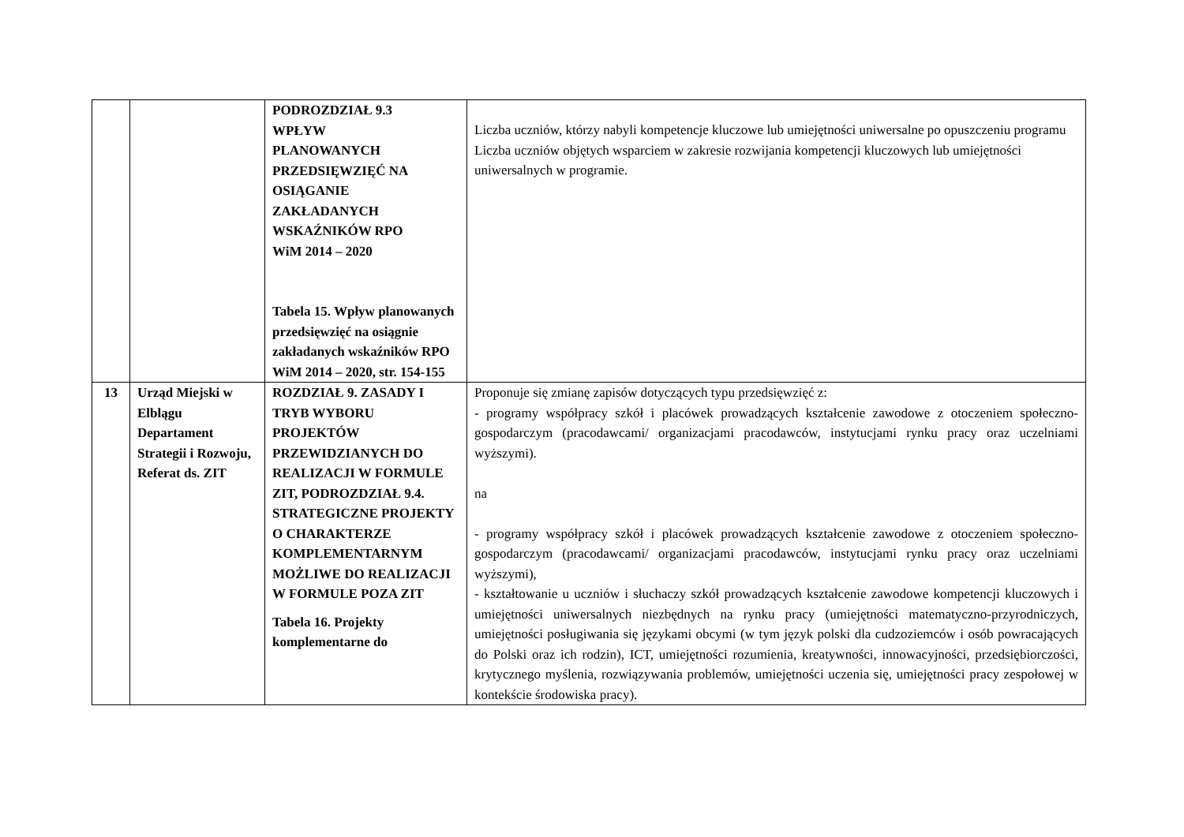| | | PODROZDZIAŁ 9.3 WPŁYW PLANOWANYCH PRZEDSIĘWZIĘĆ NA OSIĄGANIE ZAKŁADANYCH WSKAŹNIKÓW RPO WiM 2014 – 2020 Tabela 15. Wpływ planowanych przedsięwzięć na osiągnie zakładanych wskaźników RPO WiM 2014 – 2020, str. 154-155 | Liczba uczniów, którzy nabyli kompetencje kluczowe lub umiejętności uniwersalne po opuszczeniu programu Liczba uczniów objętych wsparciem w zakresie rozwijania kompetencji kluczowych lub umiejętności uniwersalnych w programie. |
| 13 | Urząd Miejski w Elblągu Departament Strategii i Rozwoju, Referat ds. ZIT | ROZDZIAŁ 9. ZASADY I TRYB WYBORU PROJEKTÓW PRZEWIDZIANYCH DO REALIZACJI W FORMULE ZIT, PODROZDZIAŁ 9.4. STRATEGICZNE PROJEKTY O CHARAKTERZE KOMPLEMENTARNYM MOŻLIWE DO REALIZACJI W FORMULE POZA ZIT Tabela 16. Projekty komplementarne do | Proponuje się zmianę zapisów dotyczących typu przedsięwzięć z: - programy współpracy szkół i placówek prowadzących kształcenie zawodowe z otoczeniem społeczno-gospodarczym (pracodawcami/ organizacjami pracodawców, instytucjami rynku pracy oraz uczelniami wyższymi). na - programy współpracy szkół i placówek prowadzących kształcenie zawodowe z otoczeniem społeczno-gospodarczym (pracodawcami/ organizacjami pracodawców, instytucjami rynku pracy oraz uczelniami wyższymi), - kształtowanie u uczniów i słuchaczy szkół prowadzących kształcenie zawodowe kompetencji kluczowych i umiejętności uniwersalnych niezbędnych na rynku pracy (umiejętności matematyczno-przyrodniczych, umiejętności posługiwania się językami obcymi (w tym język polski dla cudzoziemców i osób powracających do Polski oraz ich rodzin), ICT, umiejętności rozumienia, kreatywności, innowacyjności, przedsiębiorczości, krytycznego myślenia, rozwiązywania problemów, umiejętności uczenia się, umiejętności pracy zespołowej w kontekście środowiska pracy). |